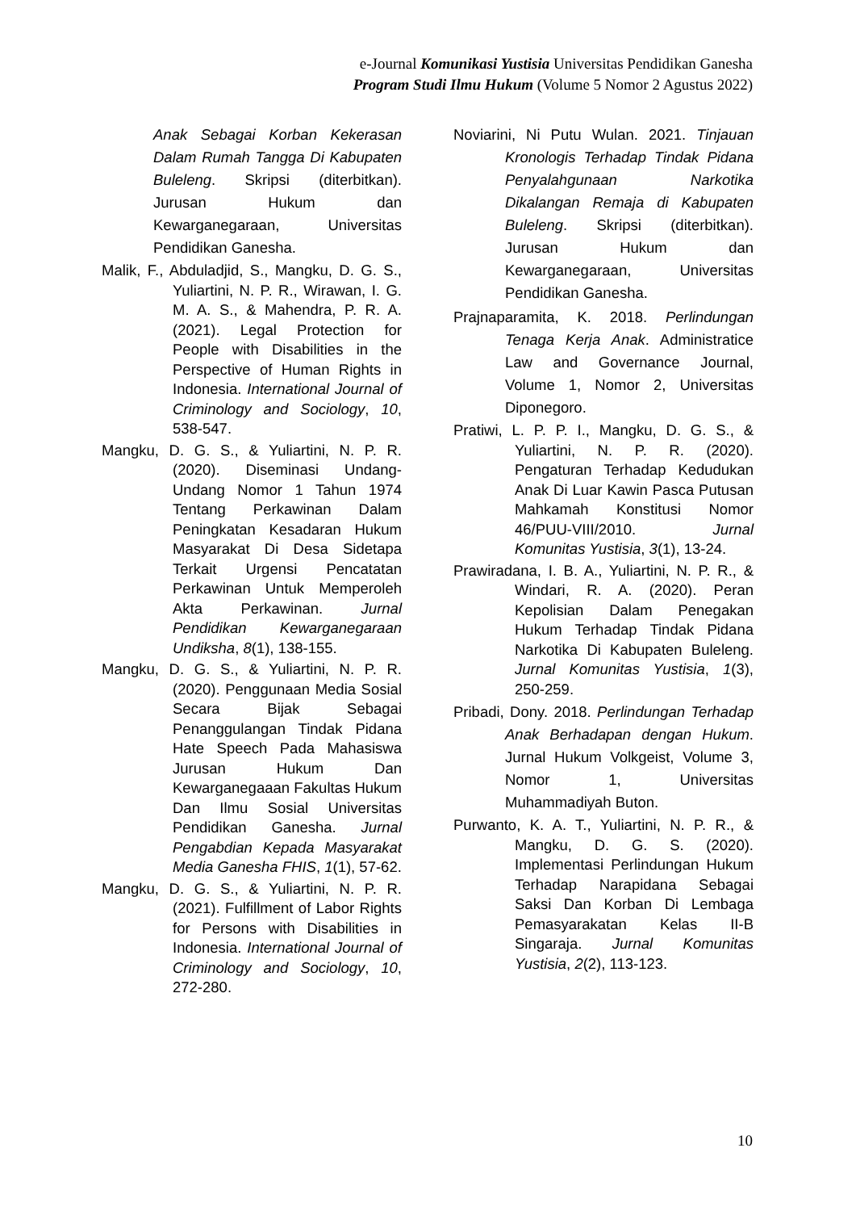e-Journal Komunikasi Yustisia Universitas Pendidikan Ganesha
Program Studi Ilmu Hukum (Volume 5 Nomor 2 Agustus 2022)
Anak Sebagai Korban Kekerasan Dalam Rumah Tangga Di Kabupaten Buleleng. Skripsi (diterbitkan). Jurusan Hukum dan Kewarganegaraan, Universitas Pendidikan Ganesha.
Malik, F., Abduladjid, S., Mangku, D. G. S., Yuliartini, N. P. R., Wirawan, I. G. M. A. S., & Mahendra, P. R. A. (2021). Legal Protection for People with Disabilities in the Perspective of Human Rights in Indonesia. International Journal of Criminology and Sociology, 10, 538-547.
Mangku, D. G. S., & Yuliartini, N. P. R. (2020). Diseminasi Undang-Undang Nomor 1 Tahun 1974 Tentang Perkawinan Dalam Peningkatan Kesadaran Hukum Masyarakat Di Desa Sidetapa Terkait Urgensi Pencatatan Perkawinan Untuk Memperoleh Akta Perkawinan. Jurnal Pendidikan Kewarganegaraan Undiksha, 8(1), 138-155.
Mangku, D. G. S., & Yuliartini, N. P. R. (2020). Penggunaan Media Sosial Secara Bijak Sebagai Penanggulangan Tindak Pidana Hate Speech Pada Mahasiswa Jurusan Hukum Dan Kewarganegaaan Fakultas Hukum Dan Ilmu Sosial Universitas Pendidikan Ganesha. Jurnal Pengabdian Kepada Masyarakat Media Ganesha FHIS, 1(1), 57-62.
Mangku, D. G. S., & Yuliartini, N. P. R. (2021). Fulfillment of Labor Rights for Persons with Disabilities in Indonesia. International Journal of Criminology and Sociology, 10, 272-280.
Noviarini, Ni Putu Wulan. 2021. Tinjauan Kronologis Terhadap Tindak Pidana Penyalahgunaan Narkotika Dikalangan Remaja di Kabupaten Buleleng. Skripsi (diterbitkan). Jurusan Hukum dan Kewarganegaraan, Universitas Pendidikan Ganesha.
Prajnaparamita, K. 2018. Perlindungan Tenaga Kerja Anak. Administratice Law and Governance Journal, Volume 1, Nomor 2, Universitas Diponegoro.
Pratiwi, L. P. P. I., Mangku, D. G. S., & Yuliartini, N. P. R. (2020). Pengaturan Terhadap Kedudukan Anak Di Luar Kawin Pasca Putusan Mahkamah Konstitusi Nomor 46/PUU-VIII/2010. Jurnal Komunitas Yustisia, 3(1), 13-24.
Prawiradana, I. B. A., Yuliartini, N. P. R., & Windari, R. A. (2020). Peran Kepolisian Dalam Penegakan Hukum Terhadap Tindak Pidana Narkotika Di Kabupaten Buleleng. Jurnal Komunitas Yustisia, 1(3), 250-259.
Pribadi, Dony. 2018. Perlindungan Terhadap Anak Berhadapan dengan Hukum. Jurnal Hukum Volkgeist, Volume 3, Nomor 1, Universitas Muhammadiyah Buton.
Purwanto, K. A. T., Yuliartini, N. P. R., & Mangku, D. G. S. (2020). Implementasi Perlindungan Hukum Terhadap Narapidana Sebagai Saksi Dan Korban Di Lembaga Pemasyarakatan Kelas II-B Singaraja. Jurnal Komunitas Yustisia, 2(2), 113-123.
10